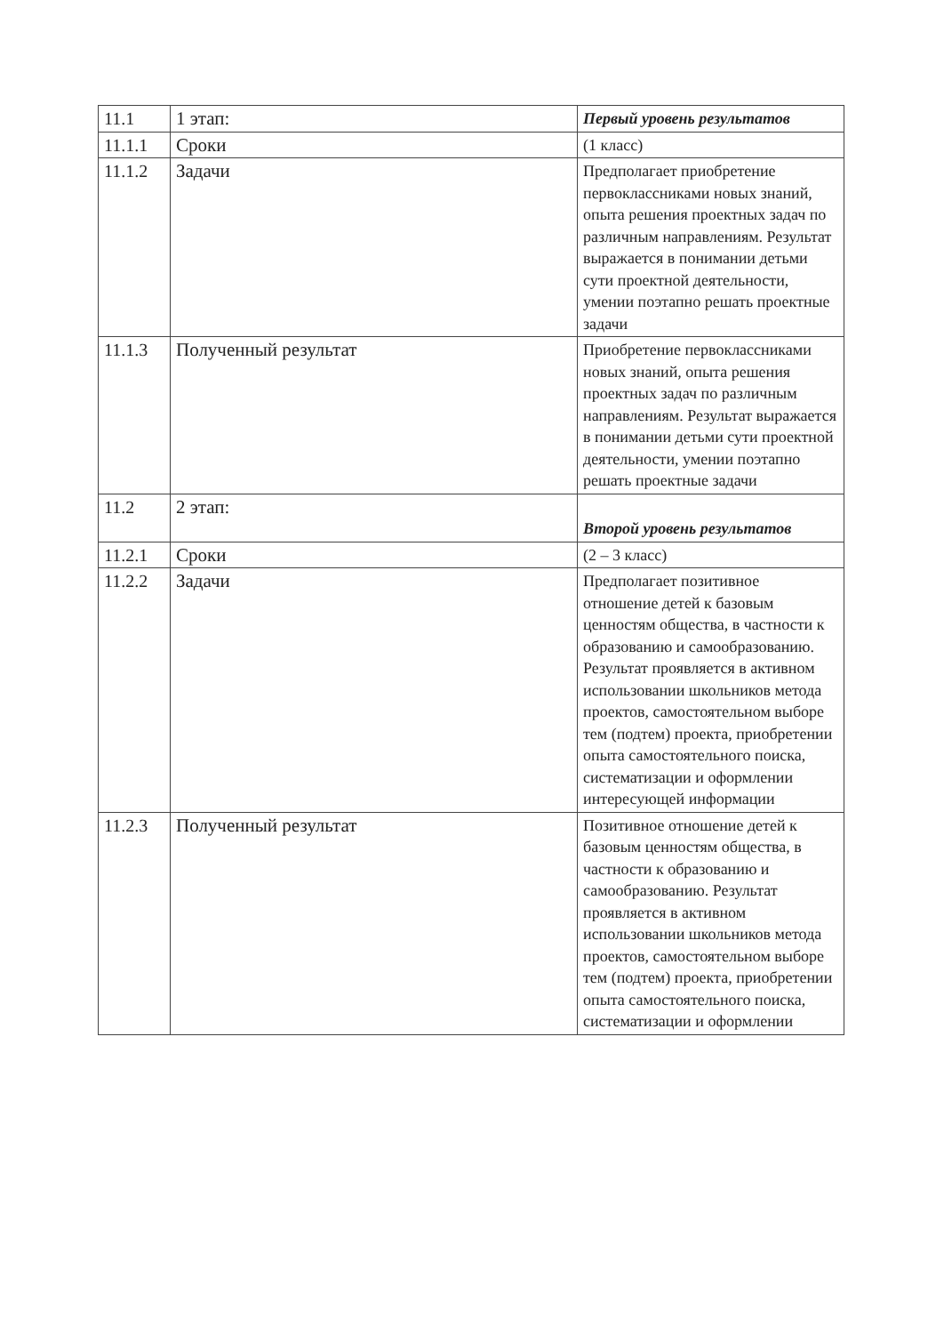| 11.1 | 1 этап: | Первый уровень результатов |
| 11.1.1 | Сроки | (1 класс) |
| 11.1.2 | Задачи | Предполагает приобретение первоклассниками новых знаний, опыта решения проектных задач по различным направлениям. Результат выражается в понимании детьми сути проектной деятельности, умении поэтапно решать проектные задачи |
| 11.1.3 | Полученный результат | Приобретение первоклассниками новых знаний, опыта решения проектных задач по различным направлениям. Результат выражается в понимании детьми сути проектной деятельности, умении поэтапно решать проектные задачи |
| 11.2 | 2 этап: | Второй уровень результатов |
| 11.2.1 | Сроки | (2 – 3 класс) |
| 11.2.2 | Задачи | Предполагает позитивное отношение детей к базовым ценностям общества, в частности к образованию и самообразованию. Результат проявляется в активном использовании школьников метода проектов, самостоятельном выборе тем (подтем) проекта, приобретении опыта самостоятельного поиска, систематизации и оформлении интересующей информации |
| 11.2.3 | Полученный результат | Позитивное отношение детей к базовым ценностям общества, в частности к образованию и самообразованию. Результат проявляется в активном использовании школьников метода проектов, самостоятельном выборе тем (подтем) проекта, приобретении опыта самостоятельного поиска, систематизации и оформлении |